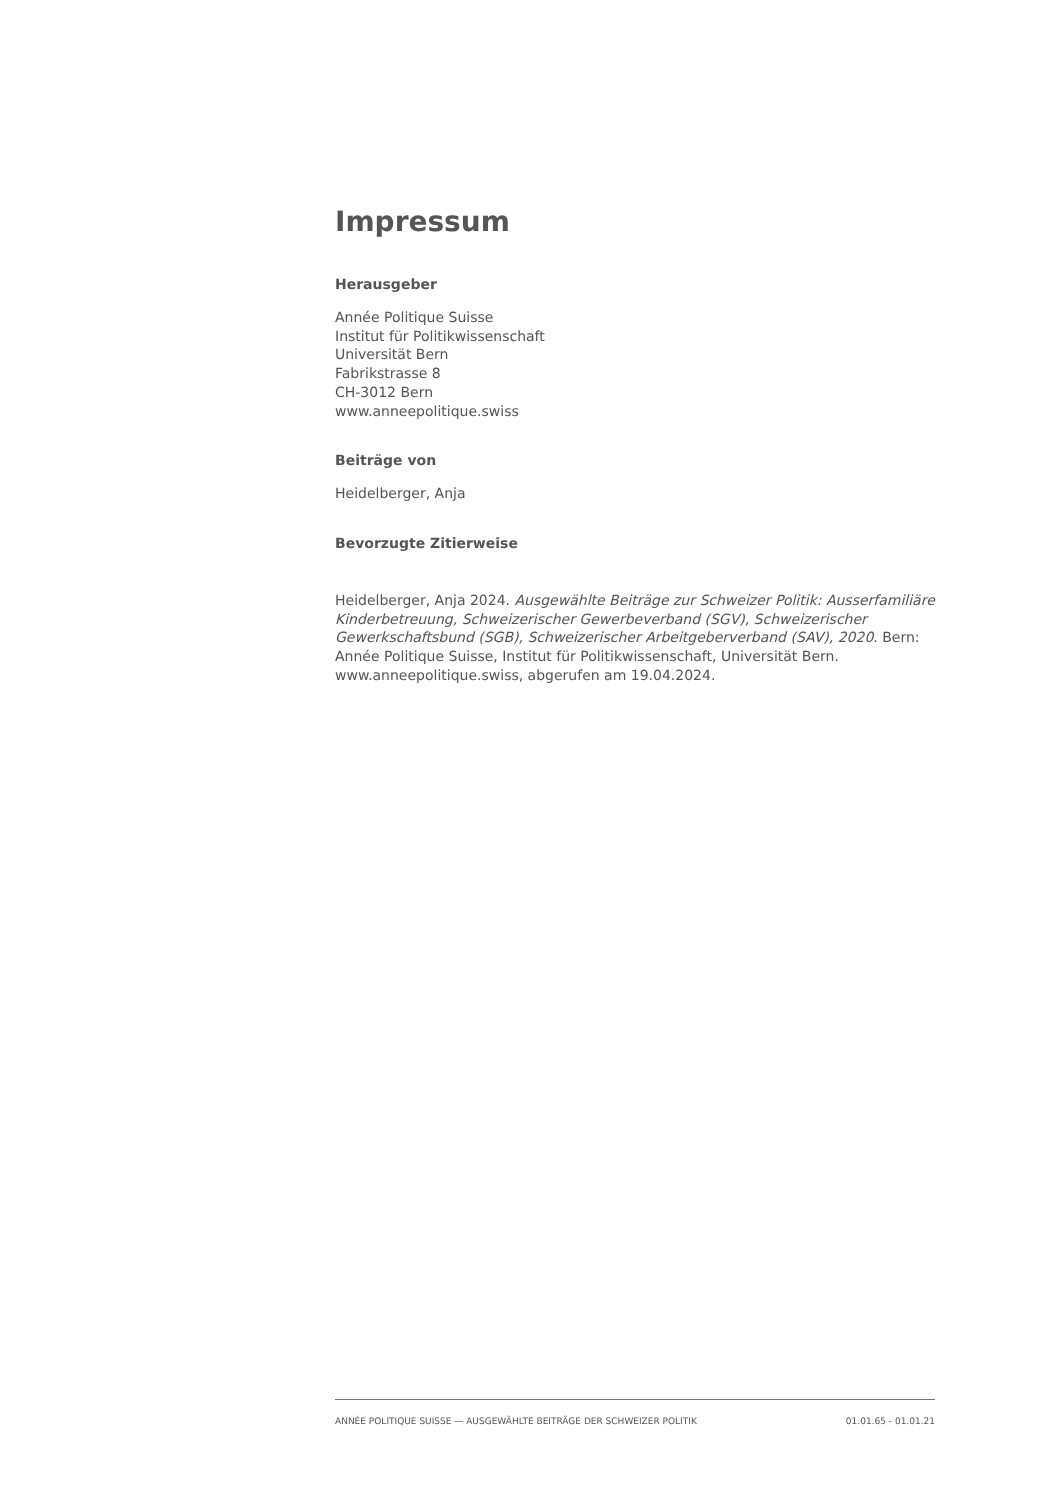Impressum
Herausgeber
Année Politique Suisse
Institut für Politikwissenschaft
Universität Bern
Fabrikstrasse 8
CH-3012 Bern
www.anneepolitique.swiss
Beiträge von
Heidelberger, Anja
Bevorzugte Zitierweise
Heidelberger, Anja 2024. Ausgewählte Beiträge zur Schweizer Politik: Ausserfamiliäre Kinderbetreuung, Schweizerischer Gewerbeverband (SGV), Schweizerischer Gewerkschaftsbund (SGB), Schweizerischer Arbeitgeberverband (SAV), 2020. Bern: Année Politique Suisse, Institut für Politikwissenschaft, Universität Bern. www.anneepolitique.swiss, abgerufen am 19.04.2024.
ANNÉE POLITIQUE SUISSE — AUSGEWÄHLTE BEITRÄGE DER SCHWEIZER POLITIK 01.01.65 - 01.01.21